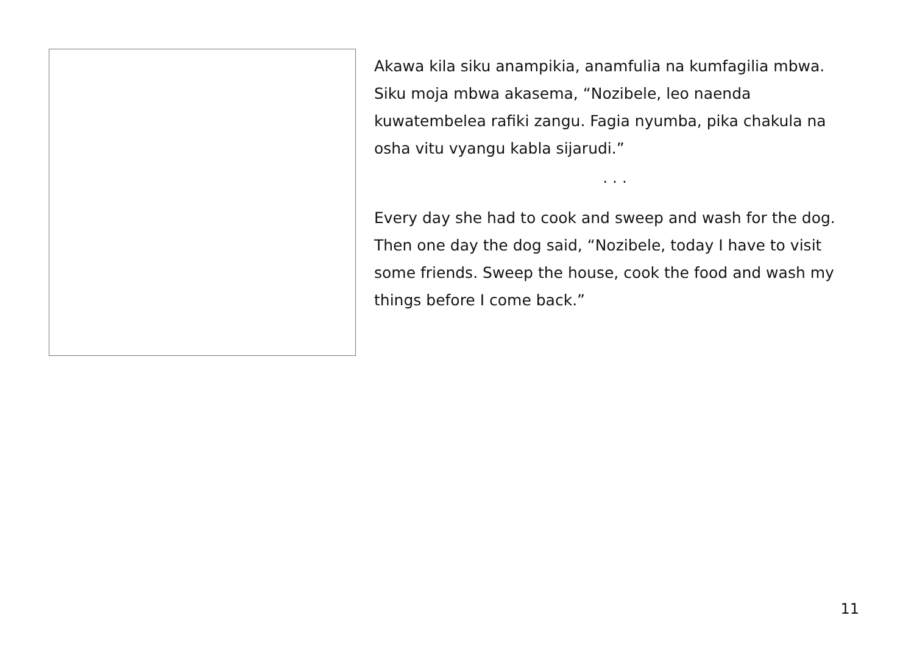Akawa kila siku anampikia, anamfulia na kumfagilia mbwa. Siku moja mbwa akasema, “Nozibele, leo naenda kuwatembelea rafiki zangu. Fagia nyumba, pika chakula na osha vitu vyangu kabla sijarudi.”
· · ·
Every day she had to cook and sweep and wash for the dog. Then one day the dog said, “Nozibele, today I have to visit some friends. Sweep the house, cook the food and wash my things before I come back.”
11